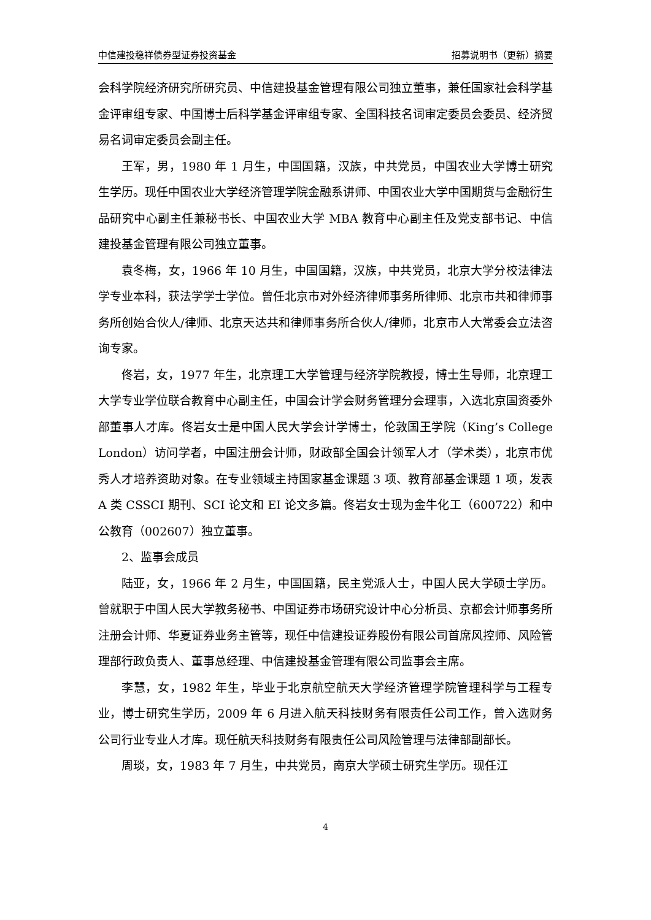中信建投稳祥债券型证券投资基金 招募说明书（更新）摘要
会科学院经济研究所研究员、中信建投基金管理有限公司独立董事，兼任国家社会科学基金评审组专家、中国博士后科学基金评审组专家、全国科技名词审定委员会委员、经济贸易名词审定委员会副主任。
王军，男，1980 年 1 月生，中国国籍，汉族，中共党员，中国农业大学博士研究生学历。现任中国农业大学经济管理学院金融系讲师、中国农业大学中国期货与金融衍生品研究中心副主任兼秘书长、中国农业大学 MBA 教育中心副主任及党支部书记、中信建投基金管理有限公司独立董事。
袁冬梅，女，1966 年 10 月生，中国国籍，汉族，中共党员，北京大学分校法律法学专业本科，获法学学士学位。曾任北京市对外经济律师事务所律师、北京市共和律师事务所创始合伙人/律师、北京天达共和律师事务所合伙人/律师，北京市人大常委会立法咨询专家。
佟岩，女，1977 年生，北京理工大学管理与经济学院教授，博士生导师，北京理工大学专业学位联合教育中心副主任，中国会计学会财务管理分会理事，入选北京国资委外部董事人才库。佟岩女士是中国人民大学会计学博士，伦敦国王学院（King’s College London）访问学者，中国注册会计师，财政部全国会计领军人才（学术类），北京市优秀人才培养资助对象。在专业领域主持国家基金课题 3 项、教育部基金课题 1 项，发表 A 类 CSSCI 期刊、SCI 论文和 EI 论文多篇。佟岩女士现为金牛化工（600722）和中公教育（002607）独立董事。
2、监事会成员
陆亚，女，1966 年 2 月生，中国国籍，民主党派人士，中国人民大学硕士学历。曾就职于中国人民大学教务秘书、中国证券市场研究设计中心分析员、京都会计师事务所注册会计师、华夏证券业务主管等，现任中信建投证券股份有限公司首席风控师、风险管理部行政负责人、董事总经理、中信建投基金管理有限公司监事会主席。
李慧，女，1982 年生，毕业于北京航空航天大学经济管理学院管理科学与工程专业，博士研究生学历，2009 年 6 月进入航天科技财务有限责任公司工作，曾入选财务公司行业专业人才库。现任航天科技财务有限责任公司风险管理与法律部副部长。
周琰，女，1983 年 7 月生，中共党员，南京大学硕士研究生学历。现任江
4